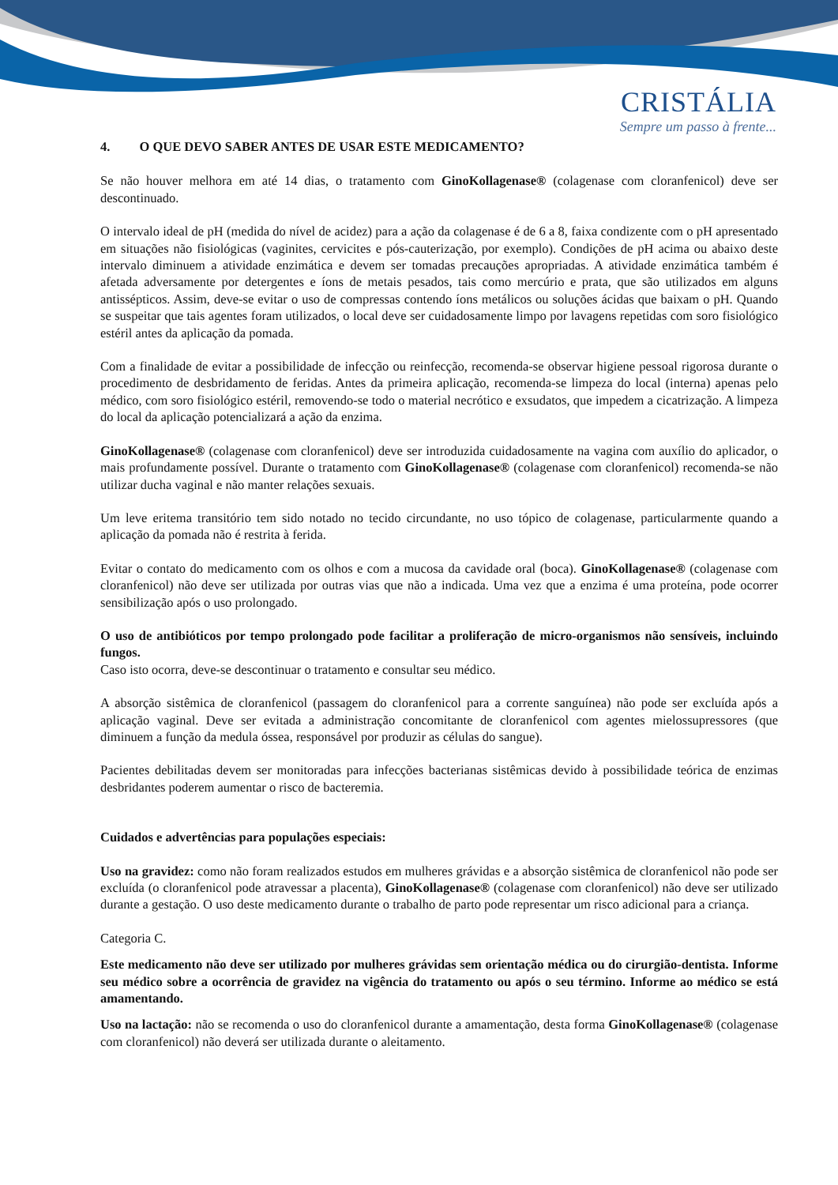CRISTÁLIA
Sempre um passo à frente...
4. O QUE DEVO SABER ANTES DE USAR ESTE MEDICAMENTO?
Se não houver melhora em até 14 dias, o tratamento com GinoKollagenase® (colagenase com cloranfenicol) deve ser descontinuado.
O intervalo ideal de pH (medida do nível de acidez) para a ação da colagenase é de 6 a 8, faixa condizente com o pH apresentado em situações não fisiológicas (vaginites, cervicites e pós-cauterização, por exemplo). Condições de pH acima ou abaixo deste intervalo diminuem a atividade enzimática e devem ser tomadas precauções apropriadas. A atividade enzimática também é afetada adversamente por detergentes e íons de metais pesados, tais como mercúrio e prata, que são utilizados em alguns antissépticos. Assim, deve-se evitar o uso de compressas contendo íons metálicos ou soluções ácidas que baixam o pH. Quando se suspeitar que tais agentes foram utilizados, o local deve ser cuidadosamente limpo por lavagens repetidas com soro fisiológico estéril antes da aplicação da pomada.
Com a finalidade de evitar a possibilidade de infecção ou reinfecção, recomenda-se observar higiene pessoal rigorosa durante o procedimento de desbridamento de feridas. Antes da primeira aplicação, recomenda-se limpeza do local (interna) apenas pelo médico, com soro fisiológico estéril, removendo-se todo o material necrótico e exsudatos, que impedem a cicatrização. A limpeza do local da aplicação potencializará a ação da enzima.
GinoKollagenase® (colagenase com cloranfenicol) deve ser introduzida cuidadosamente na vagina com auxílio do aplicador, o mais profundamente possível. Durante o tratamento com GinoKollagenase® (colagenase com cloranfenicol) recomenda-se não utilizar ducha vaginal e não manter relações sexuais.
Um leve eritema transitório tem sido notado no tecido circundante, no uso tópico de colagenase, particularmente quando a aplicação da pomada não é restrita à ferida.
Evitar o contato do medicamento com os olhos e com a mucosa da cavidade oral (boca). GinoKollagenase® (colagenase com cloranfenicol) não deve ser utilizada por outras vias que não a indicada. Uma vez que a enzima é uma proteína, pode ocorrer sensibilização após o uso prolongado.
O uso de antibióticos por tempo prolongado pode facilitar a proliferação de micro-organismos não sensíveis, incluindo fungos.
Caso isto ocorra, deve-se descontinuar o tratamento e consultar seu médico.
A absorção sistêmica de cloranfenicol (passagem do cloranfenicol para a corrente sanguínea) não pode ser excluída após a aplicação vaginal. Deve ser evitada a administração concomitante de cloranfenicol com agentes mielossupressores (que diminuem a função da medula óssea, responsável por produzir as células do sangue).
Pacientes debilitadas devem ser monitoradas para infecções bacterianas sistêmicas devido à possibilidade teórica de enzimas desbridantes poderem aumentar o risco de bacteremia.
Cuidados e advertências para populações especiais:
Uso na gravidez: como não foram realizados estudos em mulheres grávidas e a absorção sistêmica de cloranfenicol não pode ser excluída (o cloranfenicol pode atravessar a placenta), GinoKollagenase® (colagenase com cloranfenicol) não deve ser utilizado durante a gestação. O uso deste medicamento durante o trabalho de parto pode representar um risco adicional para a criança.
Categoria C.
Este medicamento não deve ser utilizado por mulheres grávidas sem orientação médica ou do cirurgião-dentista. Informe seu médico sobre a ocorrência de gravidez na vigência do tratamento ou após o seu término. Informe ao médico se está amamentando.
Uso na lactação: não se recomenda o uso do cloranfenicol durante a amamentação, desta forma GinoKollagenase® (colagenase com cloranfenicol) não deverá ser utilizada durante o aleitamento.